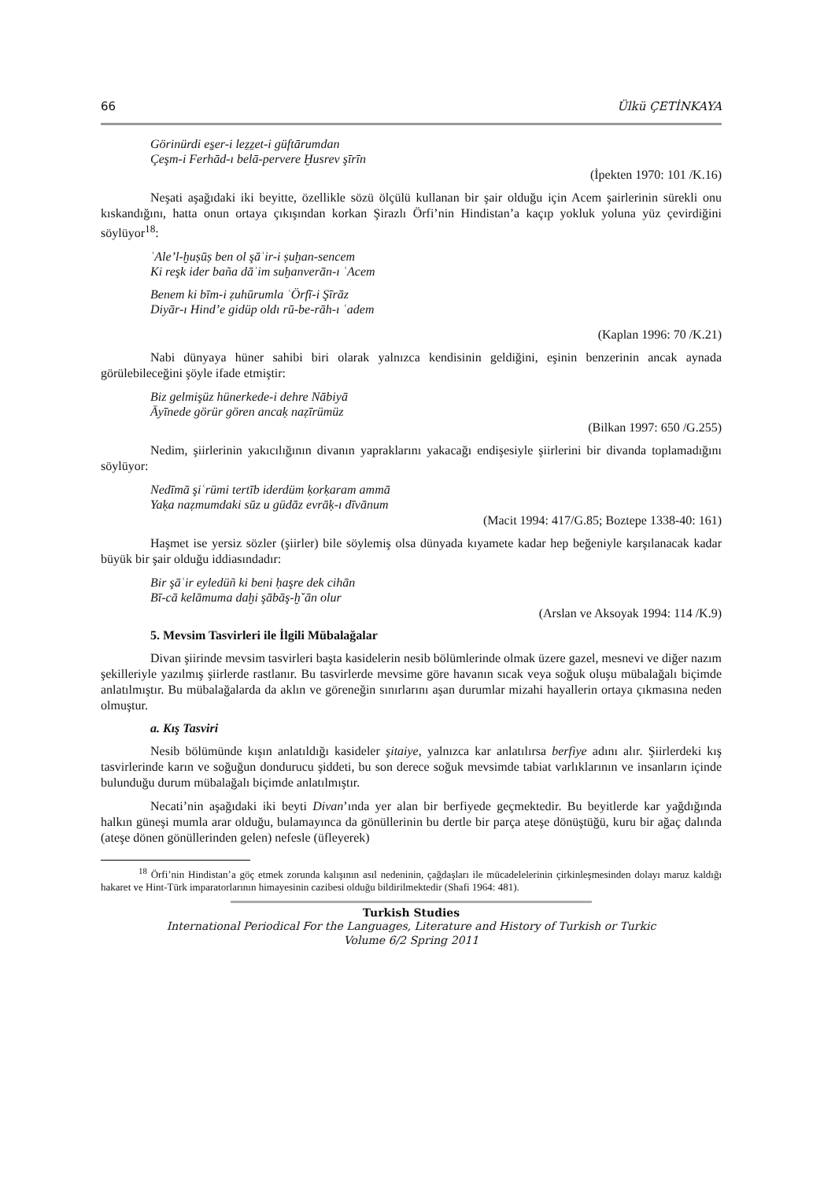66 Ülkü ÇETİNKAYA
Görinürdi es̱er-i lez̠z̠et-i güftārumdan
Çeşm-i Ferhād-ı belā-pervere Ḫusrev şīrīn
(İpekten 1970: 101 /K.16)
Neşati aşağıdaki iki beyitte, özellikle sözü ölçülü kullanan bir şair olduğu için Acem şairlerinin sürekli onu kıskandığını, hatta onun ortaya çıkışından korkan Şirazlı Örfi’nin Hindistan’a kaçıp yokluk yoluna yüz çevirdiğini söylüyor<sup>18</sup>:
ʿAle’l-ḫuṣūṣ ben ol şāʿir-i ṣuḫan-sencem
Ki reşk ider baña dāʾim suḫanverān-ı ʿAcem
Benem ki bīm-i ẓuhūrumla ʿÖrfī-i Şīrāz
Diyār-ı Hind’e gidüp oldı rū-be-rāh-ı ʿadem
(Kaplan 1996: 70 /K.21)
Nabi dünyaya hüner sahibi biri olarak yalnızca kendisinin geldiğini, eşinin benzerinin ancak aynada görülebileceğini şöyle ifade etmiştir:
Biz gelmişüz hünerkede-i dehre Nābiyā
Āyīnede görür gören ancaḳ naẓīrümüz
(Bilkan 1997: 650 /G.255)
Nedim, şiirlerinin yakıcılığının divanın yapraklarını yakacağı endişesiyle şiirlerini bir divanda toplamadığını söylüyor:
Nedīmā şiʿrümi tertīb iderdüm ḳorḳaram ammā
Yaḳa naẓmumdaki sūz u güdāz evrāḳ-ı dīvānum
(Macit 1994: 417/G.85; Boztepe 1338-40: 161)
Haşmet ise yersiz sözler (şiirler) bile söylemiş olsa dünyada kıyamete kadar hep beğeniyle karşılanacak kadar büyük bir şair olduğu iddiasındadır:
Bir şāʿir eyledüñ ki beni ḥaşre dek cihān
Bī-cā kelāmuma daḫi şābāş-ḫˇān olur
(Arslan ve Aksoyak 1994: 114 /K.9)
5. Mevsim Tasvirleri ile İlgili Mübalağalar
Divan şiirinde mevsim tasvirleri başta kasidelerin nesib bölümlerinde olmak üzere gazel, mesnevi ve diğer nazım şekilleriyle yazılmış şiirlerde rastlanır. Bu tasvirlerde mevsime göre havanın sıcak veya soğuk oluşu mübalağalı biçimde anlatılmıştır. Bu mübalağalarda da aklın ve göreneğin sınırlarını aşan durumlar mizahi hayallerin ortaya çıkmasına neden olmuştur.
a. Kış Tasviri
Nesib bölümünde kışın anlatıldığı kasideler şitaiye, yalnızca kar anlatılırsa berfiye adını alır. Şiirlerdeki kış tasvirlerinde karın ve soğuğun dondurucu şiddeti, bu son derece soğuk mevsimde tabiat varlıklarının ve insanların içinde bulunduğu durum mübalağalı biçimde anlatılmıştır.
Necati’nin aşağıdaki iki beyti Divan’ında yer alan bir berfiyede geçmektedir. Bu beyitlerde kar yağdığında halkın güneşi mumla arar olduğu, bulamayınca da gönüllerinin bu dertle bir parça ateşe dönüştüğü, kuru bir ağaç dalında (ateşe dönen gönüllerinden gelen) nefesle (üfleyerek)
<sup>18</sup> Örfi’nin Hindistan’a göç etmek zorunda kalışının asıl nedeninin, çağdaşları ile mücadelelerinin çirkinleşmesinden dolayı maruz kaldığı hakaret ve Hint-Türk imparatorlarının himayesinin cazibesi olduğu bildirilmektedir (Shafi 1964: 481).
Turkish Studies
International Periodical For the Languages, Literature and History of Turkish or Turkic
Volume 6/2 Spring 2011